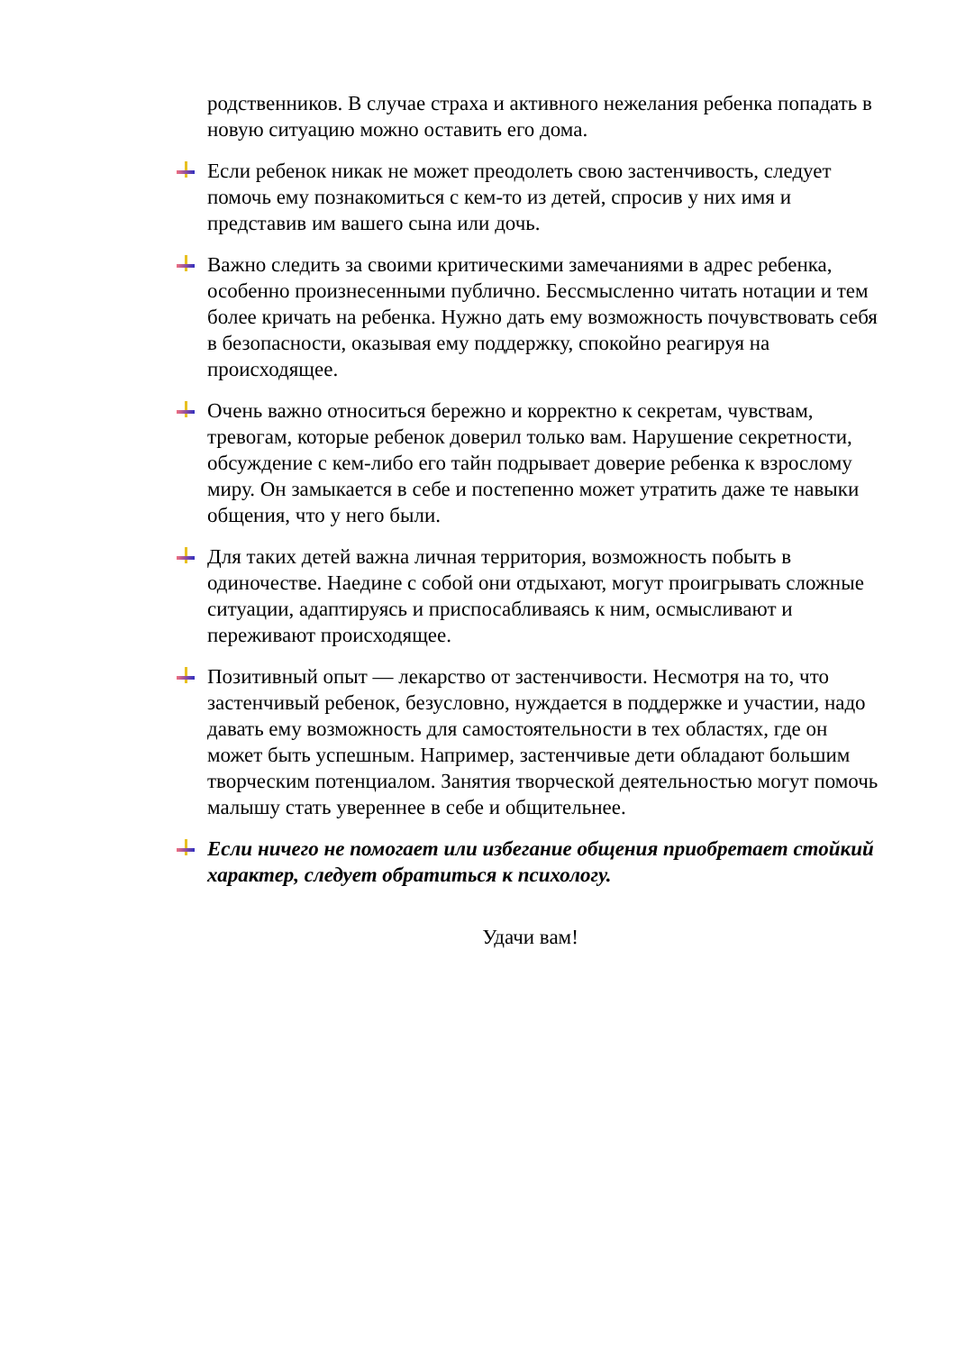родственников. В случае страха и активного нежелания ребенка попадать в новую ситуацию можно оставить его дома.
Если ребенок никак не может преодолеть свою застенчивость, следует помочь ему познакомиться с кем-то из детей, спросив у них имя и представив им вашего сына или дочь.
Важно следить за своими критическими замечаниями в адрес ребенка, особенно произнесенными публично. Бессмысленно читать нотации и тем более кричать на ребенка. Нужно дать ему возможность почувствовать себя в безопасности, оказывая ему поддержку, спокойно реагируя на происходящее.
Очень важно относиться бережно и корректно к секретам, чувствам, тревогам, которые ребенок доверил только вам. Нарушение секретности, обсуждение с кем-либо его тайн подрывает доверие ребенка к взрослому миру. Он замыкается в себе и постепенно может утратить даже те навыки общения, что у него были.
Для таких детей важна личная территория, возможность побыть в одиночестве. Наедине с собой они отдыхают, могут проигрывать сложные ситуации, адаптируясь и приспосабливаясь к ним, осмысливают и переживают происходящее.
Позитивный опыт — лекарство от застенчивости. Несмотря на то, что застенчивый ребенок, безусловно, нуждается в поддержке и участии, надо давать ему возможность для самостоятельности в тех областях, где он может быть успешным. Например, застенчивые дети обладают большим творческим потенциалом. Занятия творческой деятельностью могут помочь малышу стать увереннее в себе и общительнее.
Если ничего не помогает или избегание общения приобретает стойкий характер, следует обратиться к психологу.
Удачи вам!